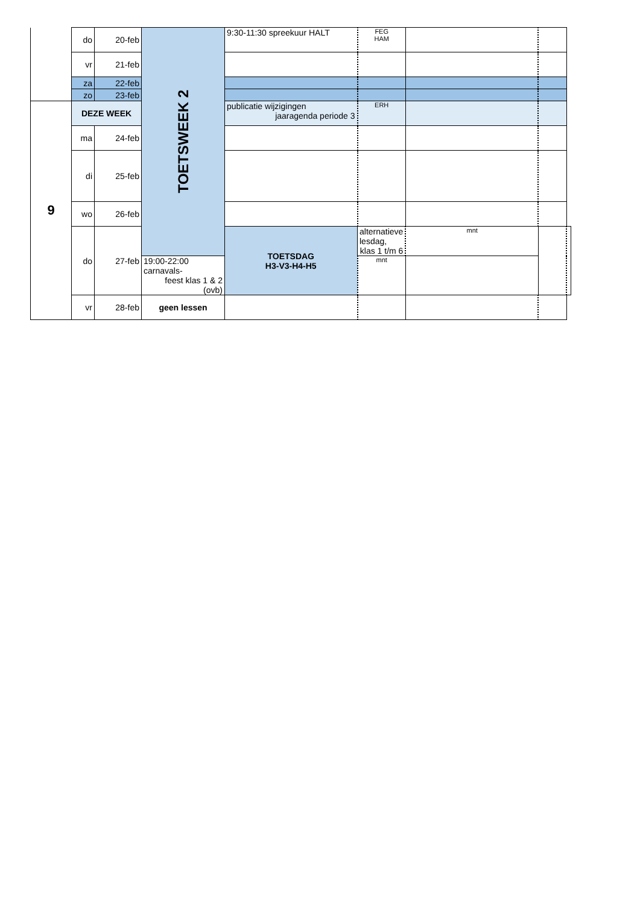| | do | 20-feb | TOETSWEEK 2 | 9:30-11:30 spreekuur HALT | FEG HAM | | | |
| | vr | 21-feb | | | | | | |
| | za | 22-feb | | | | | | |
| | zo | 23-feb | | | | | | |
| 9 | DEZE WEEK | | | publicatie wijzigingen jaaragenda periode 3 | ERH | | | |
| | ma | 24-feb | | | | | | |
| | di | 25-feb | | | | | | |
| | wo | 26-feb | | | | | | |
| | do | 27-feb | | TOETSDAG H3-V3-H4-H5 | alternatieve lesdag, klas 1 t/m 6 | mnt | | |
| | | | 19:00-22:00 carnavals- feest klas 1 & 2 (ovb) | | mnt | | | |
| | vr | 28-feb | geen lessen | | | | | |